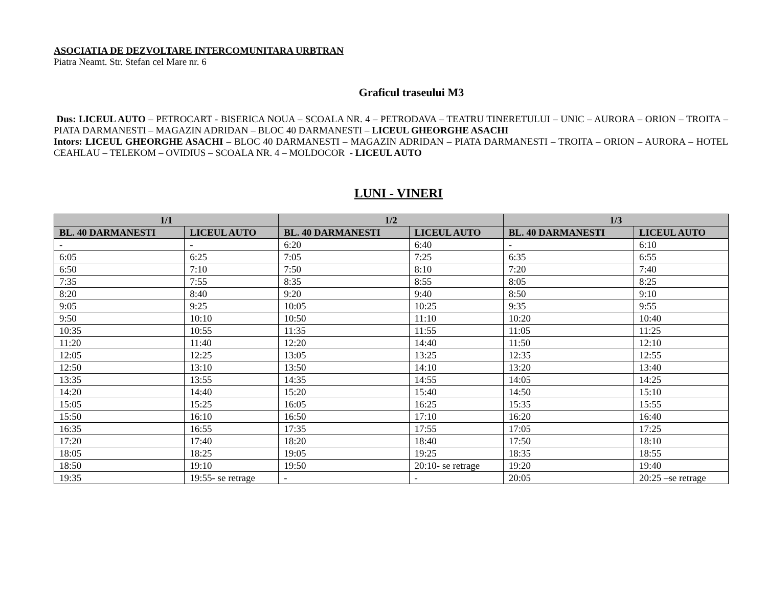ASOCIATIA DE DEZVOLTARE INTERCOMUNITARA URBTRAN
Piatra Neamt. Str. Stefan cel Mare nr. 6
Graficul traseului M3
Dus: LICEUL AUTO – PETROCART - BISERICA NOUA – SCOALA NR. 4 – PETRODAVA – TEATRU TINERETULUI – UNIC – AURORA – ORION – TROITA – PIATA DARMANESTI – MAGAZIN ADRIDAN – BLOC 40 DARMANESTI – LICEUL GHEORGHE ASACHI
Intors: LICEUL GHEORGHE ASACHI – BLOC 40 DARMANESTI – MAGAZIN ADRIDAN – PIATA DARMANESTI – TROITA – ORION – AURORA – HOTEL CEAHLAU – TELEKOM – OVIDIUS – SCOALA NR. 4 – MOLDOCOR - LICEUL AUTO
LUNI - VINERI
| 1/1 | | 1/2 | | 1/3 | |
| --- | --- | --- | --- | --- | --- |
| BL. 40 DARMANESTI | LICEUL AUTO | BL. 40 DARMANESTI | LICEUL AUTO | BL. 40 DARMANESTI | LICEUL AUTO |
| - | - | 6:20 | 6:40 | - | 6:10 |
| 6:05 | 6:25 | 7:05 | 7:25 | 6:35 | 6:55 |
| 6:50 | 7:10 | 7:50 | 8:10 | 7:20 | 7:40 |
| 7:35 | 7:55 | 8:35 | 8:55 | 8:05 | 8:25 |
| 8:20 | 8:40 | 9:20 | 9:40 | 8:50 | 9:10 |
| 9:05 | 9:25 | 10:05 | 10:25 | 9:35 | 9:55 |
| 9:50 | 10:10 | 10:50 | 11:10 | 10:20 | 10:40 |
| 10:35 | 10:55 | 11:35 | 11:55 | 11:05 | 11:25 |
| 11:20 | 11:40 | 12:20 | 14:40 | 11:50 | 12:10 |
| 12:05 | 12:25 | 13:05 | 13:25 | 12:35 | 12:55 |
| 12:50 | 13:10 | 13:50 | 14:10 | 13:20 | 13:40 |
| 13:35 | 13:55 | 14:35 | 14:55 | 14:05 | 14:25 |
| 14:20 | 14:40 | 15:20 | 15:40 | 14:50 | 15:10 |
| 15:05 | 15:25 | 16:05 | 16:25 | 15:35 | 15:55 |
| 15:50 | 16:10 | 16:50 | 17:10 | 16:20 | 16:40 |
| 16:35 | 16:55 | 17:35 | 17:55 | 17:05 | 17:25 |
| 17:20 | 17:40 | 18:20 | 18:40 | 17:50 | 18:10 |
| 18:05 | 18:25 | 19:05 | 19:25 | 18:35 | 18:55 |
| 18:50 | 19:10 | 19:50 | 20:10- se retrage | 19:20 | 19:40 |
| 19:35 | 19:55- se retrage | - | - | 20:05 | 20:25 –se retrage |